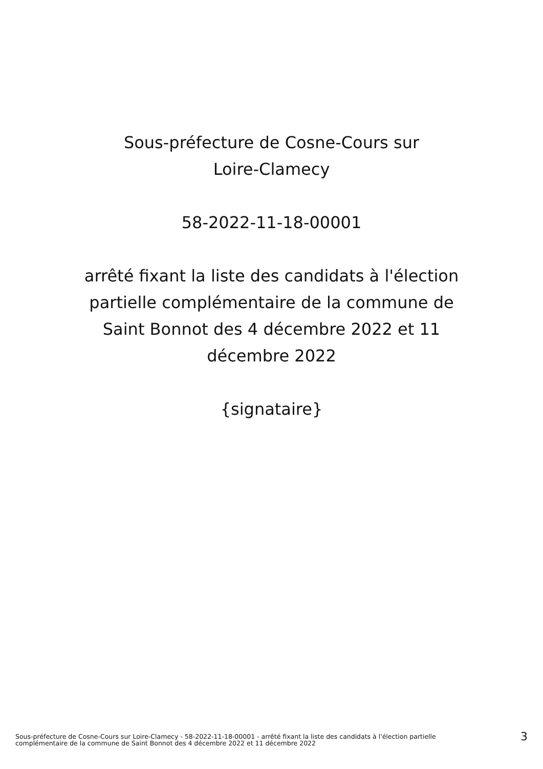Sous-préfecture de Cosne-Cours sur
Loire-Clamecy
58-2022-11-18-00001
arrêté fixant la liste des candidats à l'élection
partielle complémentaire de la commune de
Saint Bonnot des 4 décembre 2022 et 11
décembre 2022
{signataire}
Sous-préfecture de Cosne-Cours sur Loire-Clamecy - 58-2022-11-18-00001 - arrêté fixant la liste des candidats à l'élection partielle
complémentaire de la commune de Saint Bonnot des 4 décembre 2022 et 11 décembre 2022
3